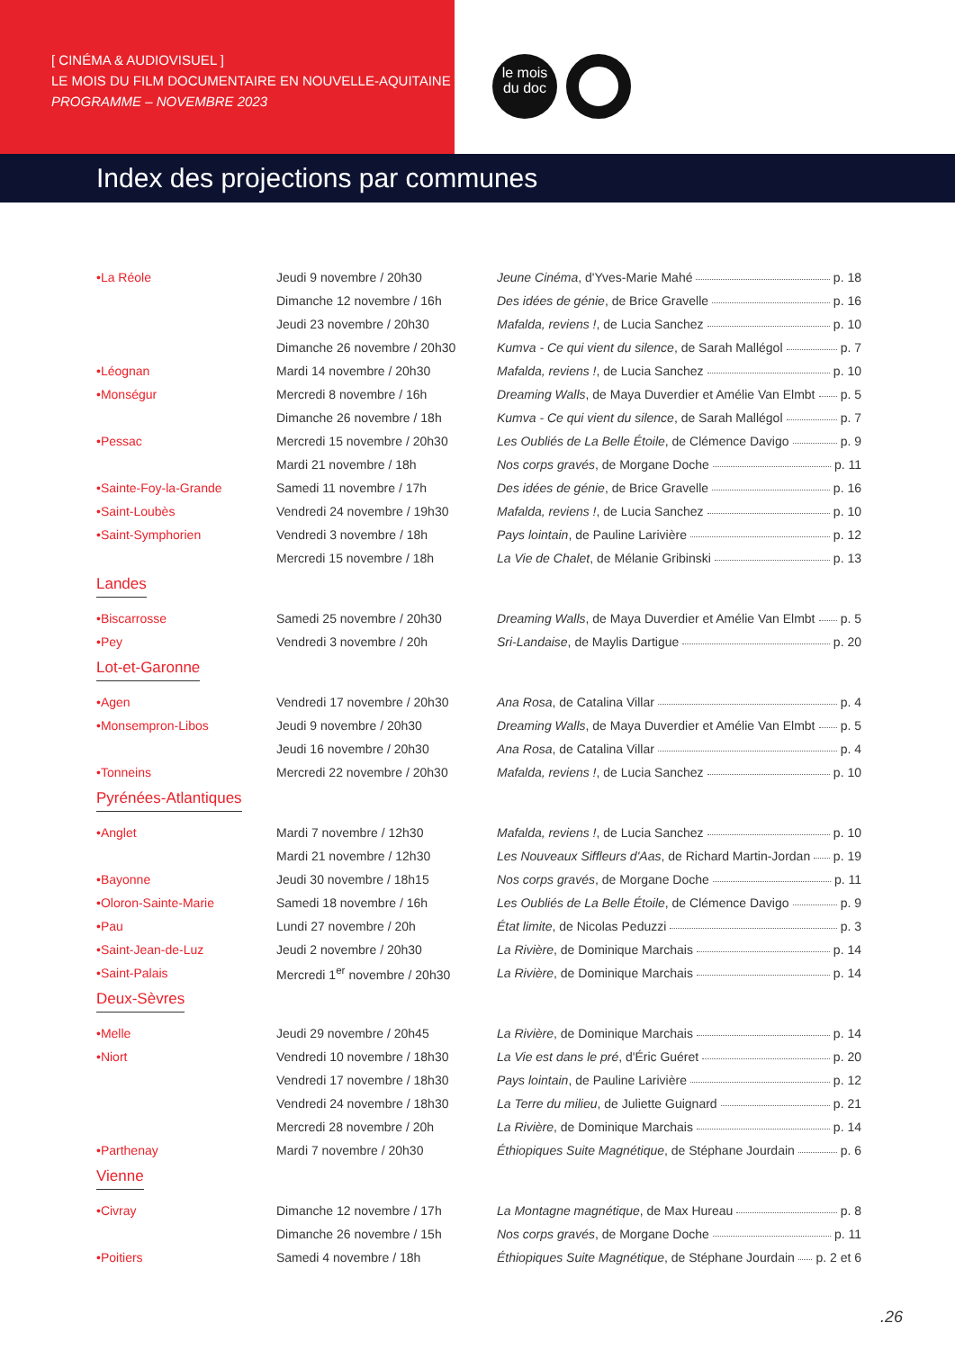[ CINÉMA & AUDIOVISUEL ]
LE MOIS DU FILM DOCUMENTAIRE EN NOUVELLE-AQUITAINE
PROGRAMME – NOVEMBRE 2023
le mois
du doc
Index des projections par communes
| •La Réole | Jeudi 9 novembre / 20h30 | Jeune Cinéma , d'Yves-Marie Mahé p. 18 |
| | Dimanche 12 novembre / 16h | Des idées de génie , de Brice Gravelle p. 16 |
| | Jeudi 23 novembre / 20h30 | Mafalda, reviens ! , de Lucia Sanchez p. 10 |
| | Dimanche 26 novembre / 20h30 | Kumva - Ce qui vient du silence , de Sarah Mallégol p. 7 |
| •Léognan | Mardi 14 novembre / 20h30 | Mafalda, reviens ! , de Lucia Sanchez p. 10 |
| •Monségur | Mercredi 8 novembre / 16h | Dreaming Walls , de Maya Duverdier et Amélie Van Elmbt p. 5 |
| | Dimanche 26 novembre / 18h | Kumva - Ce qui vient du silence , de Sarah Mallégol p. 7 |
| •Pessac | Mercredi 15 novembre / 20h30 | Les Oubliés de La Belle Étoile , de Clémence Davigo p. 9 |
| | Mardi 21 novembre / 18h | Nos corps gravés , de Morgane Doche p. 11 |
| •Sainte-Foy-la-Grande | Samedi 11 novembre / 17h | Des idées de génie , de Brice Gravelle p. 16 |
| •Saint-Loubès | Vendredi 24 novembre / 19h30 | Mafalda, reviens ! , de Lucia Sanchez p. 10 |
| •Saint-Symphorien | Vendredi 3 novembre / 18h | Pays lointain , de Pauline Larivière p. 12 |
| | Mercredi 15 novembre / 18h | La Vie de Chalet , de Mélanie Gribinski p. 13 |
| Landes | | |
| •Biscarrosse | Samedi 25 novembre / 20h30 | Dreaming Walls , de Maya Duverdier et Amélie Van Elmbt p. 5 |
| •Pey | Vendredi 3 novembre / 20h | Sri-Landaise , de Maylis Dartigue p. 20 |
| Lot-et-Garonne | | |
| •Agen | Vendredi 17 novembre / 20h30 | Ana Rosa , de Catalina Villar p. 4 |
| •Monsempron-Libos | Jeudi 9 novembre / 20h30 | Dreaming Walls , de Maya Duverdier et Amélie Van Elmbt p. 5 |
| | Jeudi 16 novembre / 20h30 | Ana Rosa , de Catalina Villar p. 4 |
| •Tonneins | Mercredi 22 novembre / 20h30 | Mafalda, reviens ! , de Lucia Sanchez p. 10 |
| Pyrénées-Atlantiques | | |
| •Anglet | Mardi 7 novembre / 12h30 | Mafalda, reviens ! , de Lucia Sanchez p. 10 |
| | Mardi 21 novembre / 12h30 | Les Nouveaux Siffleurs d'Aas , de Richard Martin-Jordan p. 19 |
| •Bayonne | Jeudi 30 novembre / 18h15 | Nos corps gravés , de Morgane Doche p. 11 |
| •Oloron-Sainte-Marie | Samedi 18 novembre / 16h | Les Oubliés de La Belle Étoile , de Clémence Davigo p. 9 |
| •Pau | Lundi 27 novembre / 20h | État limite , de Nicolas Peduzzi p. 3 |
| •Saint-Jean-de-Luz | Jeudi 2 novembre / 20h30 | La Rivière , de Dominique Marchais p. 14 |
| •Saint-Palais | Mercredi 1<sup>er</sup> novembre / 20h30 | La Rivière , de Dominique Marchais p. 14 |
| Deux-Sèvres | | |
| •Melle | Jeudi 29 novembre / 20h45 | La Rivière , de Dominique Marchais p. 14 |
| •Niort | Vendredi 10 novembre / 18h30 | La Vie est dans le pré , d'Éric Guéret p. 20 |
| | Vendredi 17 novembre / 18h30 | Pays lointain , de Pauline Larivière p. 12 |
| | Vendredi 24 novembre / 18h30 | La Terre du milieu , de Juliette Guignard p. 21 |
| | Mercredi 28 novembre / 20h | La Rivière , de Dominique Marchais p. 14 |
| •Parthenay | Mardi 7 novembre / 20h30 | Éthiopiques Suite Magnétique , de Stéphane Jourdain p. 6 |
| Vienne | | |
| •Civray | Dimanche 12 novembre / 17h | La Montagne magnétique , de Max Hureau p. 8 |
| | Dimanche 26 novembre / 15h | Nos corps gravés , de Morgane Doche p. 11 |
| •Poitiers | Samedi 4 novembre / 18h | Éthiopiques Suite Magnétique , de Stéphane Jourdain p. 2 et 6 |
.26